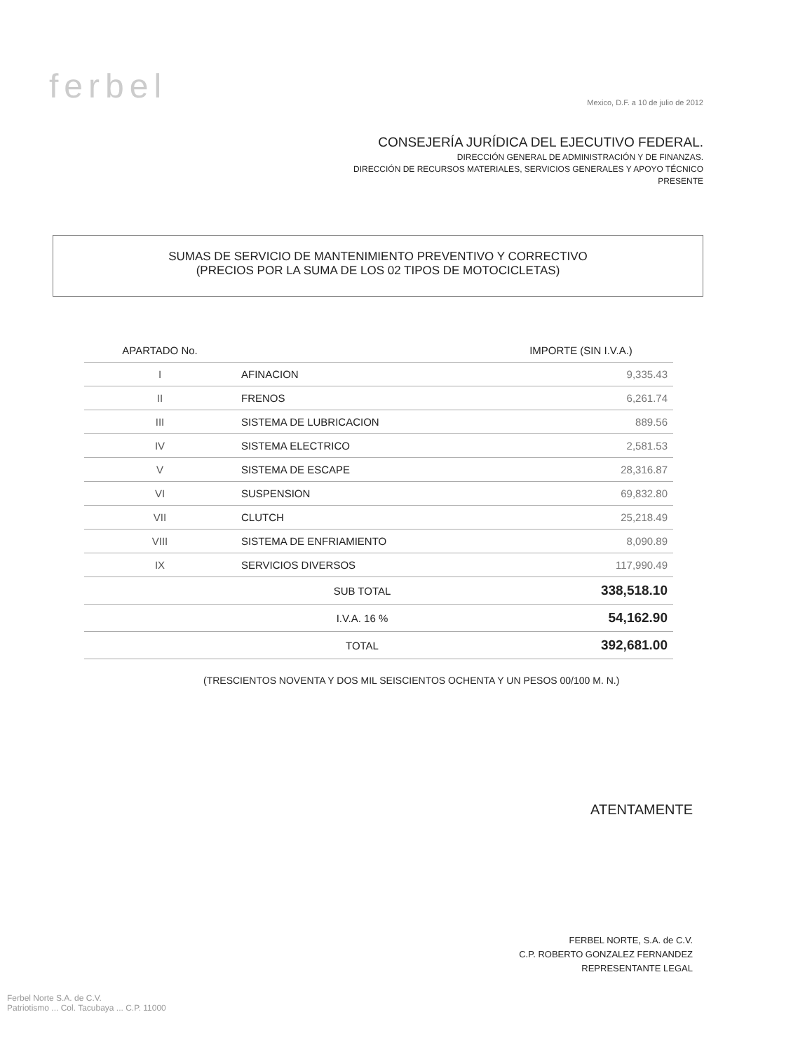ferbel
Mexico, D.F. a 10 de julio de 2012
CONSEJERÍA JURÍDICA DEL EJECUTIVO FEDERAL.
DIRECCIÓN GENERAL DE ADMINISTRACIÓN Y DE FINANZAS.
DIRECCIÓN DE RECURSOS MATERIALES, SERVICIOS GENERALES Y APOYO TÉCNICO
PRESENTE
SUMAS DE SERVICIO DE MANTENIMIENTO PREVENTIVO Y CORRECTIVO
(PRECIOS POR LA SUMA DE LOS 02 TIPOS DE MOTOCICLETAS)
| APARTADO No. | | IMPORTE (SIN I.V.A.) |
| --- | --- | --- |
| I | AFINACION | 9,335.43 |
| II | FRENOS | 6,261.74 |
| III | SISTEMA DE LUBRICACION | 889.56 |
| IV | SISTEMA ELECTRICO | 2,581.53 |
| V | SISTEMA DE ESCAPE | 28,316.87 |
| VI | SUSPENSION | 69,832.80 |
| VII | CLUTCH | 25,218.49 |
| VIII | SISTEMA DE ENFRIAMIENTO | 8,090.89 |
| IX | SERVICIOS DIVERSOS | 117,990.49 |
| | SUB TOTAL | 338,518.10 |
| | I.V.A. 16 % | 54,162.90 |
| | TOTAL | 392,681.00 |
(TRESCIENTOS NOVENTA Y DOS MIL SEISCIENTOS OCHENTA Y UN PESOS 00/100 M. N.)
ATENTAMENTE
FERBEL NORTE, S.A. de C.V.
C.P. ROBERTO GONZALEZ FERNANDEZ
REPRESENTANTE LEGAL
Ferbel Norte S.A. de C.V.
Patriotismo ... Col. Tacubaya ... C.P. 11000